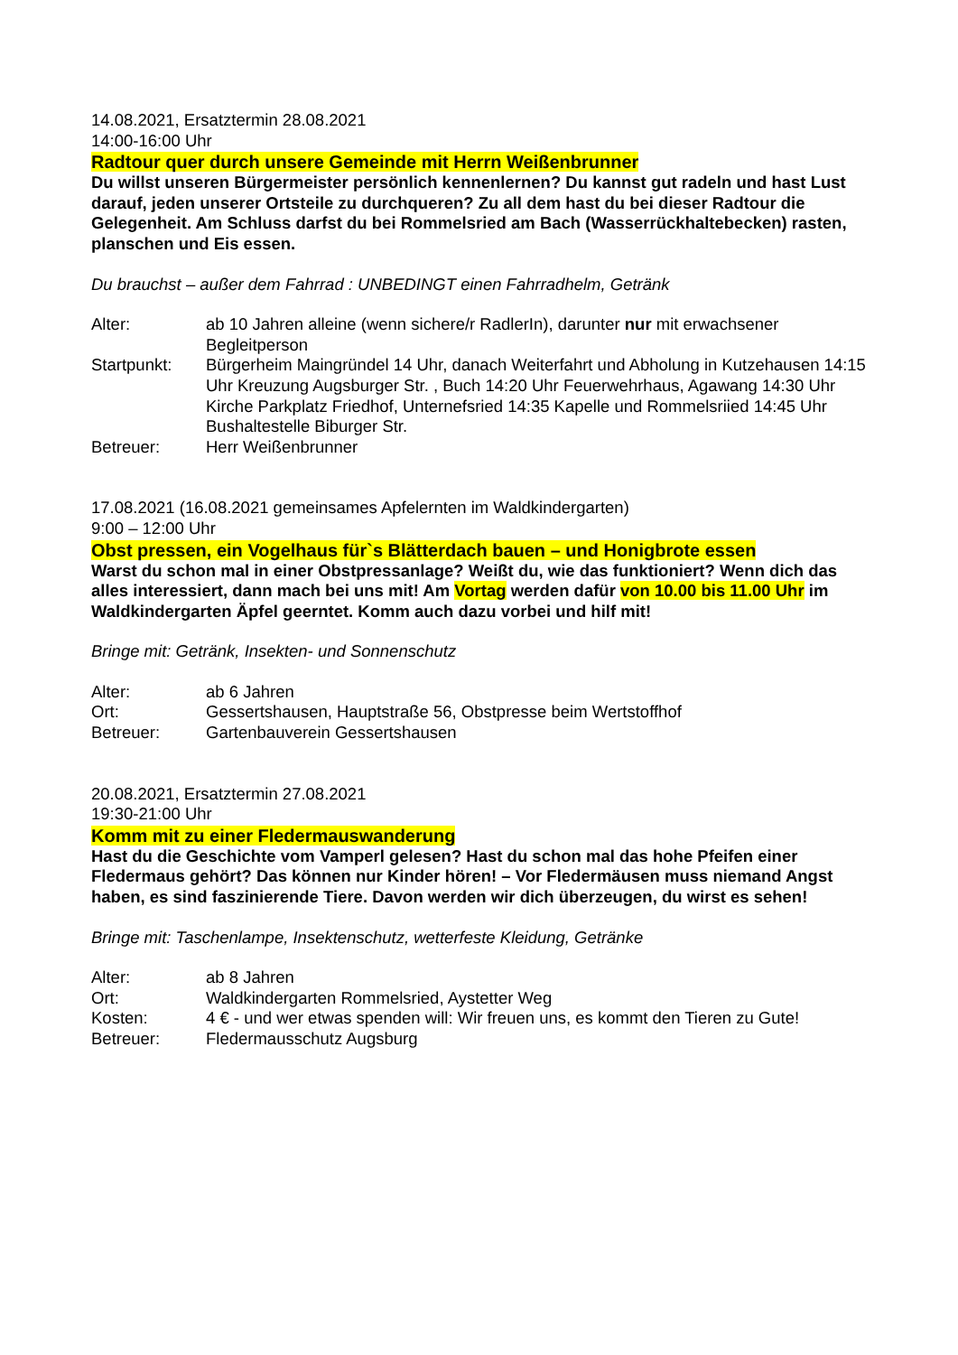14.08.2021, Ersatztermin 28.08.2021
14:00-16:00 Uhr
Radtour quer durch unsere Gemeinde mit Herrn Weißenbrunner
Du willst unseren Bürgermeister persönlich kennenlernen? Du kannst gut radeln und hast Lust darauf, jeden unserer Ortsteile zu durchqueren? Zu all dem hast du bei dieser Radtour die Gelegenheit. Am Schluss darfst du bei Rommelsried am Bach (Wasserrückhaltebecken) rasten, planschen und Eis essen.
Du brauchst – außer dem Fahrrad : UNBEDINGT einen Fahrradhelm, Getränk
| Alter: | ab 10 Jahren alleine (wenn sichere/r RadlerIn), darunter nur mit erwachsener Begleitperson |
| Startpunkt: | Bürgerheim Maingründel 14 Uhr, danach Weiterfahrt und Abholung in Kutzehausen 14:15 Uhr Kreuzung Augsburger Str. , Buch 14:20 Uhr Feuerwehrhaus, Agawang 14:30 Uhr Kirche Parkplatz Friedhof, Unternefsried 14:35 Kapelle und Rommelsriied 14:45 Uhr Bushaltestelle Biburger Str. |
| Betreuer: | Herr Weißenbrunner |
17.08.2021 (16.08.2021 gemeinsames Apfelernten im Waldkindergarten)
9:00 – 12:00 Uhr
Obst pressen, ein Vogelhaus für`s Blätterdach bauen – und Honigbrote essen
Warst du schon mal in einer Obstpressanlage? Weißt du, wie das funktioniert? Wenn dich das alles interessiert, dann mach bei uns mit! Am Vortag werden dafür von 10.00 bis 11.00 Uhr im Waldkindergarten Äpfel geerntet. Komm auch dazu vorbei und hilf mit!
Bringe mit: Getränk, Insekten- und Sonnenschutz
| Alter: | ab 6 Jahren |
| Ort: | Gessertshausen, Hauptstraße 56, Obstpresse beim Wertstoffhof |
| Betreuer: | Gartenbauverein Gessertshausen |
20.08.2021, Ersatztermin 27.08.2021
19:30-21:00 Uhr
Komm mit zu einer Fledermauswanderung
Hast du die Geschichte vom Vamperl gelesen? Hast du schon mal das hohe Pfeifen einer Fledermaus gehört? Das können nur Kinder hören! – Vor Fledermäusen muss niemand Angst haben, es sind faszinierende Tiere. Davon werden wir dich überzeugen, du wirst es sehen!
Bringe mit: Taschenlampe, Insektenschutz, wetterfeste Kleidung, Getränke
| Alter: | ab 8 Jahren |
| Ort: | Waldkindergarten Rommelsried, Aystetter Weg |
| Kosten: | 4 € - und wer etwas spenden will: Wir freuen uns, es kommt den Tieren zu Gute! |
| Betreuer: | Fledermausschutz Augsburg |